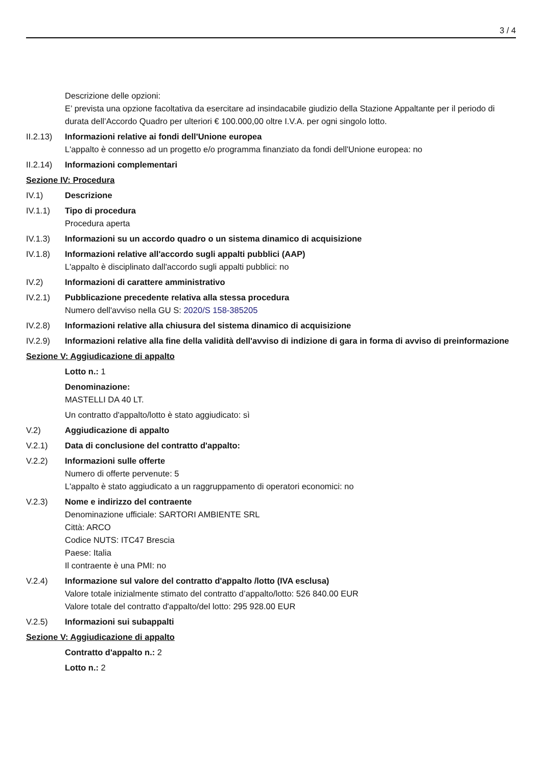3 / 4
Descrizione delle opzioni:
E’ prevista una opzione facoltativa da esercitare ad insindacabile giudizio della Stazione Appaltante per il periodo di durata dell’Accordo Quadro per ulteriori € 100.000,00 oltre I.V.A. per ogni singolo lotto.
II.2.13)
Informazioni relative ai fondi dell'Unione europea
L'appalto è connesso ad un progetto e/o programma finanziato da fondi dell'Unione europea: no
II.2.14)
Informazioni complementari
Sezione IV: Procedura
IV.1) Descrizione
IV.1.1) Tipo di procedura
Procedura aperta
IV.1.3) Informazioni su un accordo quadro o un sistema dinamico di acquisizione
IV.1.8) Informazioni relative all'accordo sugli appalti pubblici (AAP)
L'appalto è disciplinato dall'accordo sugli appalti pubblici: no
IV.2) Informazioni di carattere amministrativo
IV.2.1) Pubblicazione precedente relativa alla stessa procedura
Numero dell'avviso nella GU S: 2020/S 158-385205
IV.2.8) Informazioni relative alla chiusura del sistema dinamico di acquisizione
IV.2.9) Informazioni relative alla fine della validità dell'avviso di indizione di gara in forma di avviso di preinformazione
Sezione V: Aggiudicazione di appalto
Lotto n.: 1
Denominazione:
MASTELLI DA 40 LT.
Un contratto d'appalto/lotto è stato aggiudicato: sì
V.2) Aggiudicazione di appalto
V.2.1) Data di conclusione del contratto d'appalto:
V.2.2) Informazioni sulle offerte
Numero di offerte pervenute: 5
L'appalto è stato aggiudicato a un raggruppamento di operatori economici: no
V.2.3) Nome e indirizzo del contraente
Denominazione ufficiale: SARTORI AMBIENTE SRL
Città: ARCO
Codice NUTS: ITC47 Brescia
Paese: Italia
Il contraente è una PMI: no
V.2.4) Informazione sul valore del contratto d'appalto /lotto (IVA esclusa)
Valore totale inizialmente stimato del contratto d’appalto/lotto: 526 840.00 EUR
Valore totale del contratto d'appalto/del lotto: 295 928.00 EUR
V.2.5) Informazioni sui subappalti
Sezione V: Aggiudicazione di appalto
Contratto d'appalto n.: 2
Lotto n.: 2